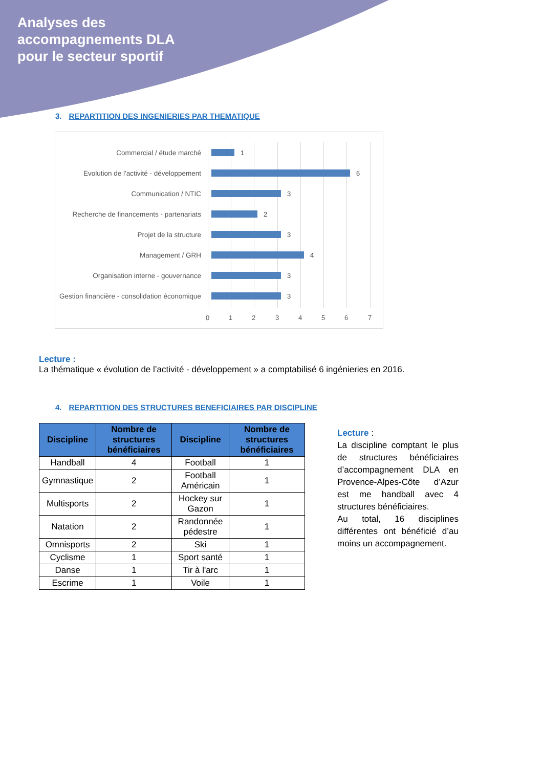Analyses des
accompagnements DLA
pour le secteur sportif
3. REPARTITION DES INGENIERIES PAR THEMATIQUE
Commercial / étude marché 1
Evolution de l'activité - développement
6
Communication / NTIC 3
Recherche de financements - partenariats
2
Projet de la structure 3
Management / GRH 4
Organisation interne - gouvernance 3
Gestion financière - consolidation économique
3
0 1 2 3 4 5 6 7
Lecture :
La thématique « évolution de l’activité - développement » a comptabilisé 6 ingénieries en 2016.
4. REPARTITION DES STRUCTURES BENEFICIAIRES PAR DISCIPLINE
| Discipline | Nombre de structures bénéficiaires | Discipline | Nombre de structures bénéficiaires |
| --- | --- | --- | --- |
| Handball | 4 | Football | 1 |
| Gymnastique | 2 | Football Américain | 1 |
| Multisports | 2 | Hockey sur Gazon | 1 |
| Natation | 2 | Randonnée pédestre | 1 |
| Omnisports | 2 | Ski | 1 |
| Cyclisme | 1 | Sport santé | 1 |
| Danse | 1 | Tir à l'arc | 1 |
| Escrime | 1 | Voile | 1 |
Lecture :
La discipline comptant le plus de structures bénéficiaires d’accompagnement DLA en Provence-Alpes-Côte d’Azur est me handball avec 4 structures bénéficiaires.
Au total, 16 disciplines différentes ont bénéficié d’au moins un accompagnement.